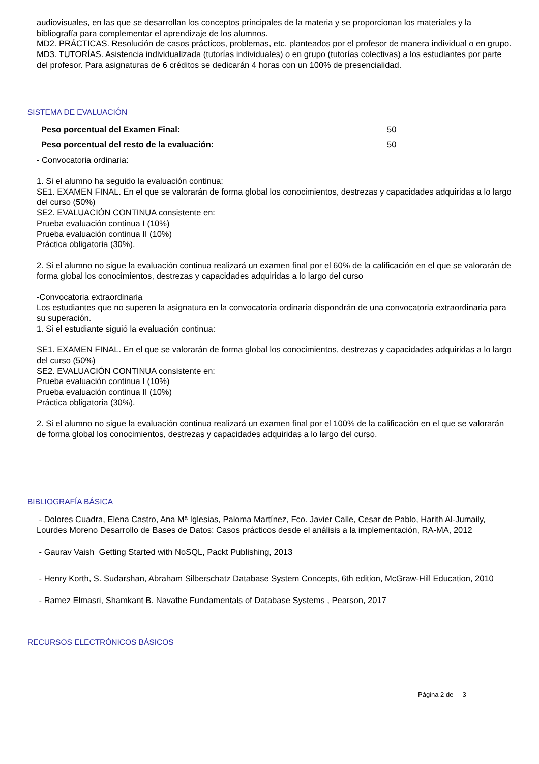audiovisuales, en las que se desarrollan los conceptos principales de la materia y se proporcionan los materiales y la bibliografía para complementar el aprendizaje de los alumnos.
MD2. PRÁCTICAS. Resolución de casos prácticos, problemas, etc. planteados por el profesor de manera individual o en grupo.
MD3. TUTORÍAS. Asistencia individualizada (tutorías individuales) o en grupo (tutorías colectivas) a los estudiantes por parte del profesor. Para asignaturas de 6 créditos se dedicarán 4 horas con un 100% de presencialidad.
SISTEMA DE EVALUACIÓN
Peso porcentual del Examen Final: 50
Peso porcentual del resto de la evaluación: 50
- Convocatoria ordinaria:
1. Si el alumno ha seguido la evaluación continua:
SE1. EXAMEN FINAL. En el que se valorarán de forma global los conocimientos, destrezas y capacidades adquiridas a lo largo del curso (50%)
SE2. EVALUACIÓN CONTINUA consistente en:
Prueba evaluación continua I (10%)
Prueba evaluación continua II (10%)
Práctica obligatoria (30%).
2. Si el alumno no sigue la evaluación continua realizará un examen final por el 60% de la calificación en el que se valorarán de forma global los conocimientos, destrezas y capacidades adquiridas a lo largo del curso
-Convocatoria extraordinaria
Los estudiantes que no superen la asignatura en la convocatoria ordinaria dispondrán de una convocatoria extraordinaria para su superación.
1. Si el estudiante siguió la evaluación continua:
SE1. EXAMEN FINAL. En el que se valorarán de forma global los conocimientos, destrezas y capacidades adquiridas a lo largo del curso (50%)
SE2. EVALUACIÓN CONTINUA consistente en:
Prueba evaluación continua I (10%)
Prueba evaluación continua II (10%)
Práctica obligatoria (30%).
2. Si el alumno no sigue la evaluación continua realizará un examen final por el 100% de la calificación en el que se valorarán de forma global los conocimientos, destrezas y capacidades adquiridas a lo largo del curso.
BIBLIOGRAFÍA BÁSICA
- Dolores Cuadra, Elena Castro, Ana Mª Iglesias, Paloma Martínez, Fco. Javier Calle, Cesar de Pablo, Harith Al-Jumaily, Lourdes Moreno Desarrollo de Bases de Datos: Casos prácticos desde el análisis a la implementación, RA-MA, 2012
- Gaurav Vaish Getting Started with NoSQL, Packt Publishing, 2013
- Henry Korth, S. Sudarshan, Abraham Silberschatz Database System Concepts, 6th edition, McGraw-Hill Education, 2010
- Ramez Elmasri, Shamkant B. Navathe Fundamentals of Database Systems , Pearson, 2017
RECURSOS ELECTRÓNICOS BÁSICOS
Página 2 de 3